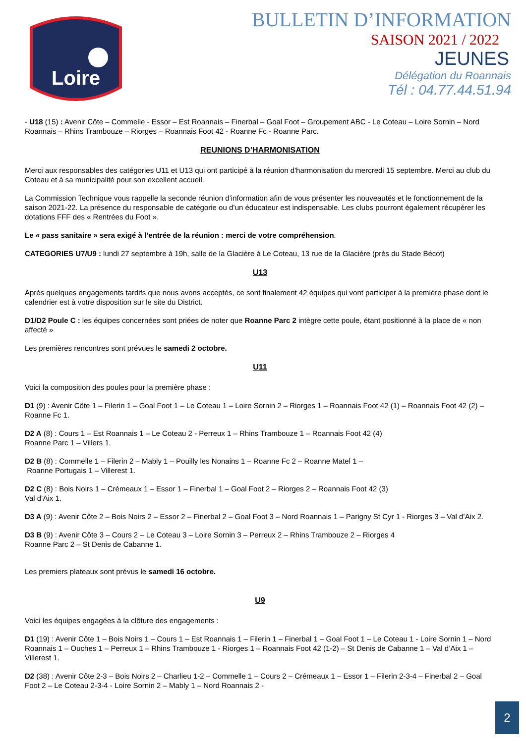Loire
BULLETIN D’INFORMATION
SAISON 2021 / 2022
JEUNES
Délégation du Roannais
Tél : 04.77.44.51.94
- U18 (15) : Avenir Côte – Commelle - Essor – Est Roannais – Finerbal – Goal Foot – Groupement ABC - Le Coteau – Loire Sornin – Nord Roannais – Rhins Trambouze – Riorges – Roannais Foot 42 - Roanne Fc - Roanne Parc.
REUNIONS D’HARMONISATION
Merci aux responsables des catégories U11 et U13 qui ont participé à la réunion d'harmonisation du mercredi 15 septembre. Merci au club du Coteau et à sa municipalité pour son excellent accueil.
La Commission Technique vous rappelle la seconde réunion d’information afin de vous présenter les nouveautés et le fonctionnement de la saison 2021-22. La présence du responsable de catégorie ou d’un éducateur est indispensable. Les clubs pourront également récupérer les dotations FFF des « Rentrées du Foot ».
Le « pass sanitaire » sera exigé à l’entrée de la réunion : merci de votre compréhension.
CATEGORIES U7/U9 : lundi 27 septembre à 19h, salle de la Glacière à Le Coteau, 13 rue de la Glacière (près du Stade Bécot)
U13
Après quelques engagements tardifs que nous avons acceptés, ce sont finalement 42 équipes qui vont participer à la première phase dont le calendrier est à votre disposition sur le site du District.
D1/D2 Poule C : les équipes concernées sont priées de noter que Roanne Parc 2 intègre cette poule, étant positionné à la place de « non affecté »
Les premières rencontres sont prévues le samedi 2 octobre.
U11
Voici la composition des poules pour la première phase :
D1 (9) : Avenir Côte 1 – Filerin 1 – Goal Foot 1 – Le Coteau 1 – Loire Sornin 2 – Riorges 1 – Roannais Foot 42 (1) – Roannais Foot 42 (2) – Roanne Fc 1.
D2 A (8) : Cours 1 – Est Roannais 1 – Le Coteau 2 - Perreux 1 – Rhins Trambouze 1 – Roannais Foot 42 (4)
Roanne Parc 1 – Villers 1.
D2 B (8) : Commelle 1 – Filerin 2 – Mably 1 – Pouilly les Nonains 1 – Roanne Fc 2 – Roanne Matel 1 –
Roanne Portugais 1 – Villerest 1.
D2 C (8) : Bois Noirs 1 – Crémeaux 1 – Essor 1 – Finerbal 1 – Goal Foot 2 – Riorges 2 – Roannais Foot 42 (3)
Val d’Aix 1.
D3 A (9) : Avenir Côte 2 – Bois Noirs 2 – Essor 2 – Finerbal 2 – Goal Foot 3 – Nord Roannais 1 – Parigny St Cyr 1 - Riorges 3 – Val d’Aix 2.
D3 B (9) : Avenir Côte 3 – Cours 2 – Le Coteau 3 – Loire Sornin 3 – Perreux 2 – Rhins Trambouze 2 – Riorges 4
Roanne Parc 2 – St Denis de Cabanne 1.
Les premiers plateaux sont prévus le samedi 16 octobre.
U9
Voici les équipes engagées à la clôture des engagements :
D1 (19) : Avenir Côte 1 – Bois Noirs 1 – Cours 1 – Est Roannais 1 – Filerin 1 – Finerbal 1 – Goal Foot 1 – Le Coteau 1 - Loire Sornin 1 – Nord Roannais 1 – Ouches 1 – Perreux 1 – Rhins Trambouze 1 - Riorges 1 – Roannais Foot 42 (1-2) – St Denis de Cabanne 1 – Val d’Aix 1 – Villerest 1.
D2 (38) : Avenir Côte 2-3 – Bois Noirs 2 – Charlieu 1-2 – Commelle 1 – Cours 2 – Crémeaux 1 – Essor 1 – Filerin 2-3-4 – Finerbal 2 – Goal Foot 2 – Le Coteau 2-3-4 - Loire Sornin 2 – Mably 1 – Nord Roannais 2 -
2